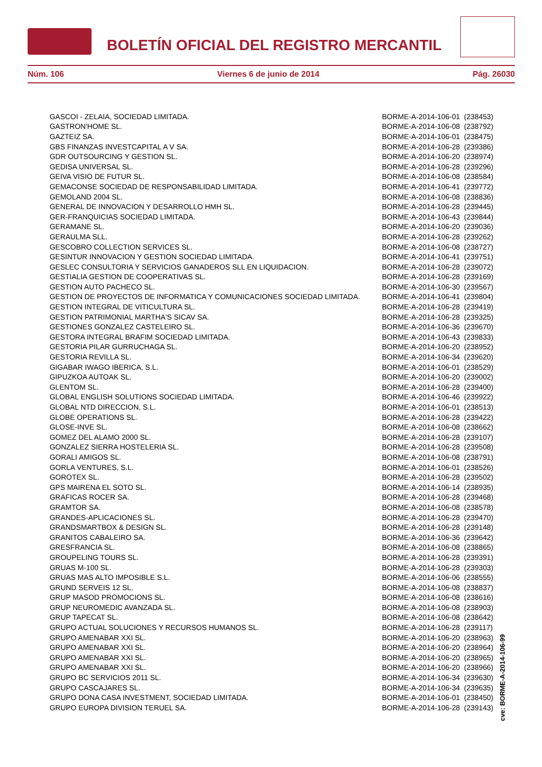BOLETÍN OFICIAL DEL REGISTRO MERCANTIL
Núm. 106 Viernes 6 de junio de 2014 Pág. 26030
| GASCOI - ZELAIA, SOCIEDAD LIMITADA. | BORME-A-2014-106-01 | (238453) |
| GASTRON'HOME SL. | BORME-A-2014-106-08 | (238792) |
| GAZTEIZ SA. | BORME-A-2014-106-01 | (238475) |
| GBS FINANZAS INVESTCAPITAL A V SA. | BORME-A-2014-106-28 | (239386) |
| GDR OUTSOURCING Y GESTION SL. | BORME-A-2014-106-20 | (238974) |
| GEDISA UNIVERSAL SL. | BORME-A-2014-106-28 | (239296) |
| GEIVA VISIO DE FUTUR SL. | BORME-A-2014-106-08 | (238584) |
| GEMACONSE SOCIEDAD DE RESPONSABILIDAD LIMITADA. | BORME-A-2014-106-41 | (239772) |
| GEMOLAND 2004 SL. | BORME-A-2014-106-08 | (238836) |
| GENERAL DE INNOVACION Y DESARROLLO HMH SL. | BORME-A-2014-106-28 | (239445) |
| GER-FRANQUICIAS SOCIEDAD LIMITADA. | BORME-A-2014-106-43 | (239844) |
| GERAMANE SL. | BORME-A-2014-106-20 | (239036) |
| GERAULMA SLL. | BORME-A-2014-106-28 | (239262) |
| GESCOBRO COLLECTION SERVICES SL. | BORME-A-2014-106-08 | (238727) |
| GESINTUR INNOVACION Y GESTION SOCIEDAD LIMITADA. | BORME-A-2014-106-41 | (239751) |
| GESLEC CONSULTORIA Y SERVICIOS GANADEROS SLL EN LIQUIDACION. | BORME-A-2014-106-28 | (239072) |
| GESTIALIA GESTION DE COOPERATIVAS SL. | BORME-A-2014-106-28 | (239169) |
| GESTION AUTO PACHECO SL. | BORME-A-2014-106-30 | (239567) |
| GESTION DE PROYECTOS DE INFORMATICA Y COMUNICACIONES SOCIEDAD LIMITADA. | BORME-A-2014-106-41 | (239804) |
| GESTION INTEGRAL DE VITICULTURA SL. | BORME-A-2014-106-28 | (239419) |
| GESTION PATRIMONIAL MARTHA'S SICAV SA. | BORME-A-2014-106-28 | (239325) |
| GESTIONES GONZALEZ CASTELEIRO SL. | BORME-A-2014-106-36 | (239670) |
| GESTORA INTEGRAL BRAFIM SOCIEDAD LIMITADA. | BORME-A-2014-106-43 | (239833) |
| GESTORIA PILAR GURRUCHAGA SL. | BORME-A-2014-106-20 | (238952) |
| GESTORIA REVILLA SL. | BORME-A-2014-106-34 | (239620) |
| GIGABAR IWAGO IBERICA, S.L. | BORME-A-2014-106-01 | (238529) |
| GIPUZKOA AUTOAK SL. | BORME-A-2014-106-20 | (239002) |
| GLENTOM SL. | BORME-A-2014-106-28 | (239400) |
| GLOBAL ENGLISH SOLUTIONS SOCIEDAD LIMITADA. | BORME-A-2014-106-46 | (239922) |
| GLOBAL NTD DIRECCION, S.L. | BORME-A-2014-106-01 | (238513) |
| GLOBE OPERATIONS SL. | BORME-A-2014-106-28 | (239422) |
| GLOSE-INVE SL. | BORME-A-2014-106-08 | (238662) |
| GOMEZ DEL ALAMO 2000 SL. | BORME-A-2014-106-28 | (239107) |
| GONZALEZ SIERRA HOSTELERIA SL. | BORME-A-2014-106-28 | (239508) |
| GORALI AMIGOS SL. | BORME-A-2014-106-08 | (238791) |
| GORLA VENTURES, S.L. | BORME-A-2014-106-01 | (238526) |
| GOROTEX SL. | BORME-A-2014-106-28 | (239502) |
| GPS MAIRENA EL SOTO SL. | BORME-A-2014-106-14 | (238935) |
| GRAFICAS ROCER SA. | BORME-A-2014-106-28 | (239468) |
| GRAMTOR SA. | BORME-A-2014-106-08 | (238578) |
| GRANDES-APLICACIONES SL. | BORME-A-2014-106-28 | (239470) |
| GRANDSMARTBOX & DESIGN SL. | BORME-A-2014-106-28 | (239148) |
| GRANITOS CABALEIRO SA. | BORME-A-2014-106-36 | (239642) |
| GRESFRANCIA SL. | BORME-A-2014-106-08 | (238865) |
| GROUPELING TOURS SL. | BORME-A-2014-106-28 | (239391) |
| GRUAS M-100 SL. | BORME-A-2014-106-28 | (239303) |
| GRUAS MAS ALTO IMPOSIBLE S.L. | BORME-A-2014-106-06 | (238555) |
| GRUND SERVEIS 12 SL. | BORME-A-2014-106-08 | (238837) |
| GRUP MASOD PROMOCIONS SL. | BORME-A-2014-106-08 | (238616) |
| GRUP NEUROMEDIC AVANZADA SL. | BORME-A-2014-106-08 | (238903) |
| GRUP TAPECAT SL. | BORME-A-2014-106-08 | (238642) |
| GRUPO ACTUAL SOLUCIONES Y RECURSOS HUMANOS SL. | BORME-A-2014-106-28 | (239117) |
| GRUPO AMENABAR XXI SL. | BORME-A-2014-106-20 | (238963) |
| GRUPO AMENABAR XXI SL. | BORME-A-2014-106-20 | (238964) |
| GRUPO AMENABAR XXI SL. | BORME-A-2014-106-20 | (238965) |
| GRUPO AMENABAR XXI SL. | BORME-A-2014-106-20 | (238966) |
| GRUPO BC SERVICIOS 2011 SL. | BORME-A-2014-106-34 | (239630) |
| GRUPO CASCAJARES SL. | BORME-A-2014-106-34 | (239635) |
| GRUPO DONA CASA INVESTMENT, SOCIEDAD LIMITADA. | BORME-A-2014-106-01 | (238450) |
| GRUPO EUROPA DIVISION TERUEL SA. | BORME-A-2014-106-28 | (239143) |
cve: BORME-A-2014-106-99